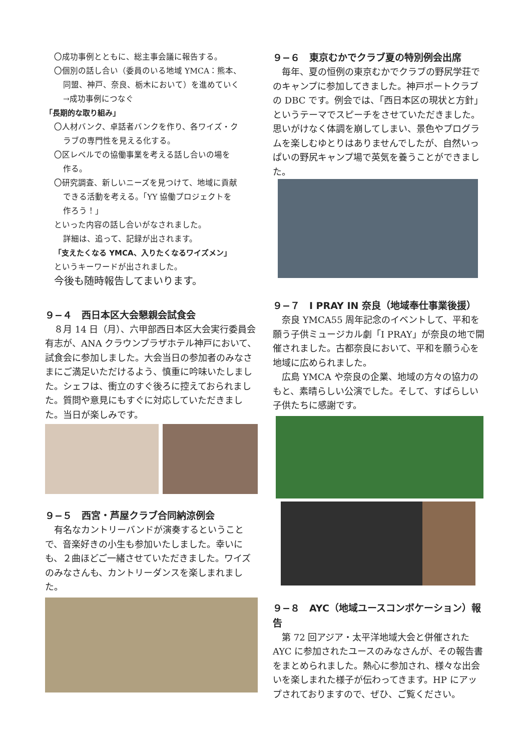〇成功事例とともに、総主事会議に報告する。
〇個別の話し合い（委員のいる地域 YMCA：熊本、
同盟、神戸、奈良、栃木において）を進めていく
→成功事例につなぐ
「長期的な取り組み」
〇人材バンク、卓話者バンクを作り、各ワイズ・ク
ラブの専門性を見える化する。
〇区レベルでの協働事業を考える話し合いの場を
作る。
〇研究調査、新しいニーズを見つけて、地域に貢献
できる活動を考える。「YY 協働プロジェクトを
作ろう！」
といった内容の話し合いがなされました。
詳細は、追って、記録が出されます。
「支えたくなる YMCA、入りたくなるワイズメン」
というキーワードが出されました。
今後も随時報告してまいります。
９−４　西日本区大会懇親会試食会
　８月 14 日（月）、六甲部西日本区大会実行委員会有志が、ANA クラウンプラザホテル神戸において、試食会に参加しました。大会当日の参加者のみなさまにご満足いただけるよう、慎重に吟味いたしました。シェフは、衝立のすぐ後ろに控えておられました。質問や意見にもすぐに対応していただきました。当日が楽しみです。
９−５　西宮・芦屋クラブ合同納涼例会
　有名なカントリーバンドが演奏するということで、音楽好きの小生も参加いたしました。幸いにも、２曲ほどご一緒させていただきました。ワイズのみなさんも、カントリーダンスを楽しまれました。
９−６　東京むかでクラブ夏の特別例会出席
　毎年、夏の恒例の東京むかでクラブの野尻学荘でのキャンプに参加してきました。神戸ポートクラブの DBC です。例会では、「西日本区の現状と方針」というテーマでスピーチをさせていただきました。思いがけなく体調を崩してしまい、景色やプログラムを楽しむゆとりはありませんでしたが、自然いっぱいの野尻キャンプ場で英気を養うことができました。
９−７　I PRAY IN 奈良（地域奉仕事業後援）
　奈良 YMCA55 周年記念のイベントして、平和を願う子供ミュージカル劇「I PRAY」が奈良の地で開催されました。古都奈良において、平和を願う心を地域に広められました。
　広島 YMCA や奈良の企業、地域の方々の協力のもと、素晴らしい公演でした。そして、すばらしい子供たちに感謝です。
９−８　AYC（地域ユースコンボケーション）報告
　第 72 回アジア・太平洋地域大会と併催されたAYC に参加されたユースのみなさんが、その報告書をまとめられました。熱心に参加され、様々な出会いを楽しまれた様子が伝わってきます。HP にアップされておりますので、ぜひ、ご覧ください。